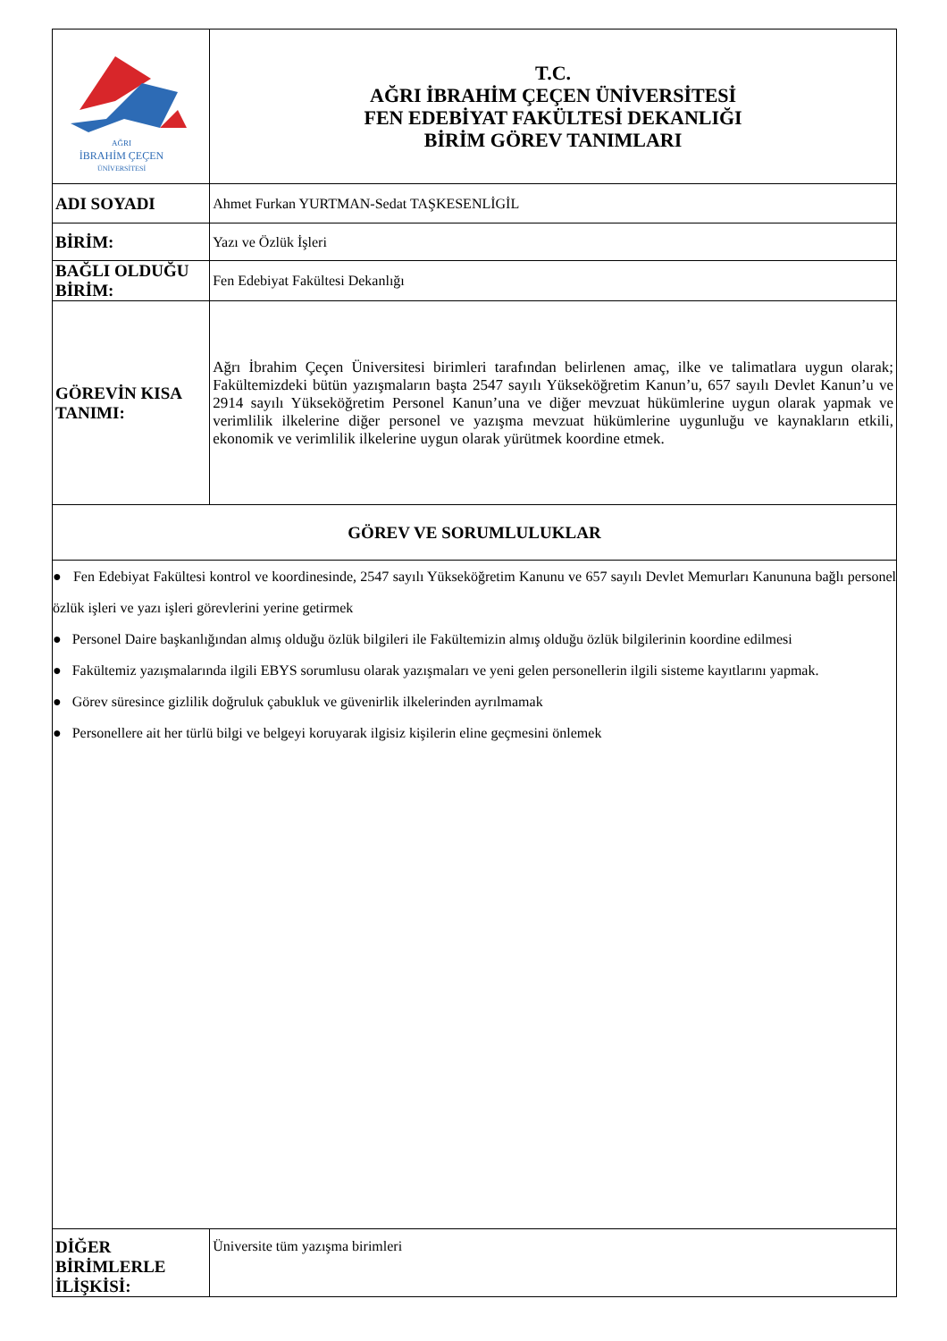| AĞRI İBRAHİM ÇEÇEN ÜNİVERSİTESİ | T.C. AĞRI İBRAHİM ÇEÇEN ÜNİVERSİTESİ FEN EDEBİYAT FAKÜLTESİ DEKANLIĞI BİRİM GÖREV TANIMLARI | |
| ADI SOYADI | | Ahmet Furkan YURTMAN-Sedat TAŞKESENLİGİL |
| BİRİM: | | Yazı ve Özlük İşleri |
| BAĞLI OLDUĞU BİRİM: | | Fen Edebiyat Fakültesi Dekanlığı |
| GÖREVİN KISA TANIMI: | | Ağrı İbrahim Çeçen Üniversitesi birimleri tarafından belirlenen amaç, ilke ve talimatlara uygun olarak; Fakültemizdeki bütün yazışmaların başta 2547 sayılı Yükseköğretim Kanun’u, 657 sayılı Devlet Kanun’u ve 2914 sayılı Yükseköğretim Personel Kanun’una ve diğer mevzuat hükümlerine uygun olarak yapmak ve verimlilik ilkelerine diğer personel ve yazışma mevzuat hükümlerine uygunluğu ve kaynakların etkili, ekonomik ve verimlilik ilkelerine uygun olarak yürütmek koordine etmek. |
| GÖREV VE SORUMLULUKLAR | | |
| ● Fen Edebiyat Fakültesi kontrol ve koordinesinde, 2547 sayılı Yükseköğretim Kanunu ve 657 sayılı Devlet Memurları Kanununa bağlı personel özlük işleri ve yazı işleri görevlerini yerine getirmek ● Personel Daire başkanlığından almış olduğu özlük bilgileri ile Fakültemizin almış olduğu özlük bilgilerinin koordine edilmesi ● Fakültemiz yazışmalarında ilgili EBYS sorumlusu olarak yazışmaları ve yeni gelen personellerin ilgili sisteme kayıtlarını yapmak. ● Görev süresince gizlilik doğruluk çabukluk ve güvenirlik ilkelerinden ayrılmamak ● Personellere ait her türlü bilgi ve belgeyi koruyarak ilgisiz kişilerin eline geçmesini önlemek | | |
| DİĞER BİRİMLERLE İLİŞKİSİ: | | Üniversite tüm yazışma birimleri |